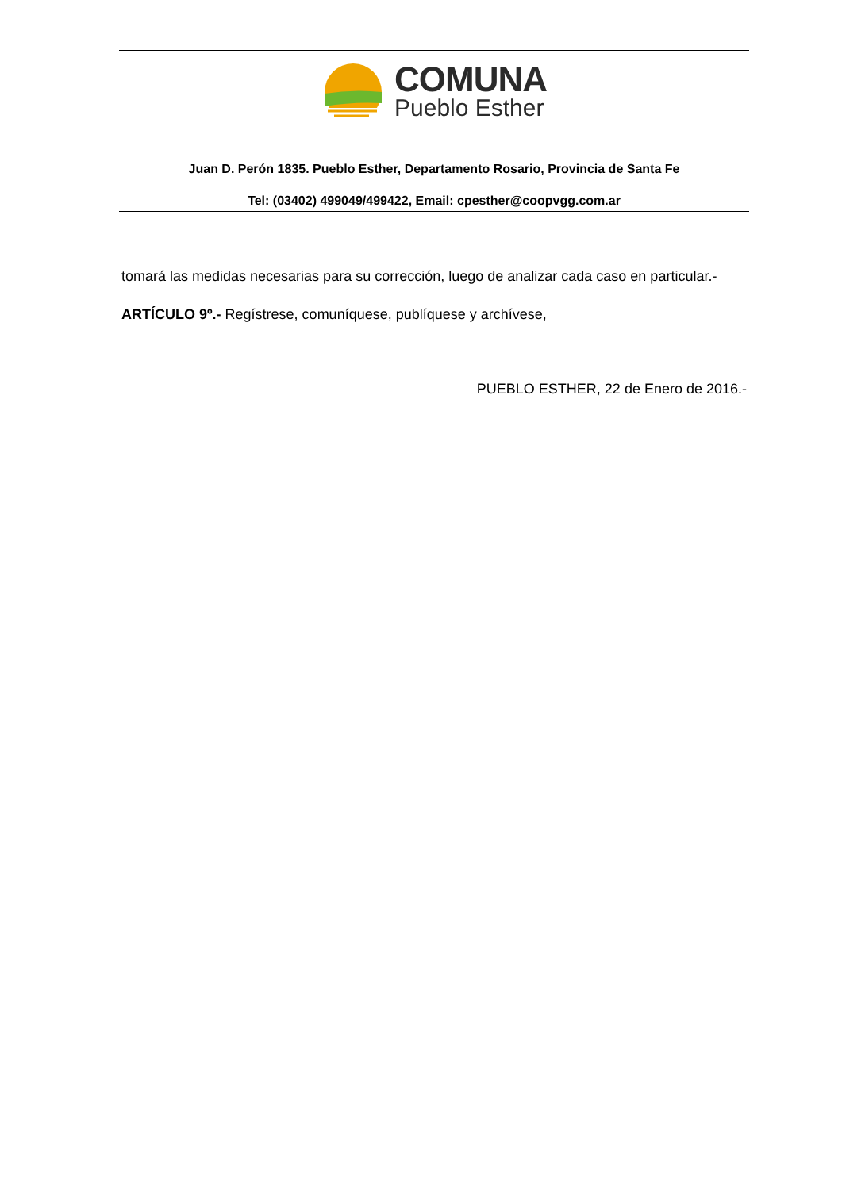COMUNA
Pueblo Esther
Juan D. Perón 1835. Pueblo Esther, Departamento Rosario, Provincia de Santa Fe
Tel: (03402) 499049/499422, Email: cpesther@coopvgg.com.ar
tomará las medidas necesarias para su corrección, luego de analizar cada caso en particular.-
ARTÍCULO 9º.- Regístrese, comuníquese, publíquese y archívese,
PUEBLO ESTHER, 22 de Enero de 2016.-